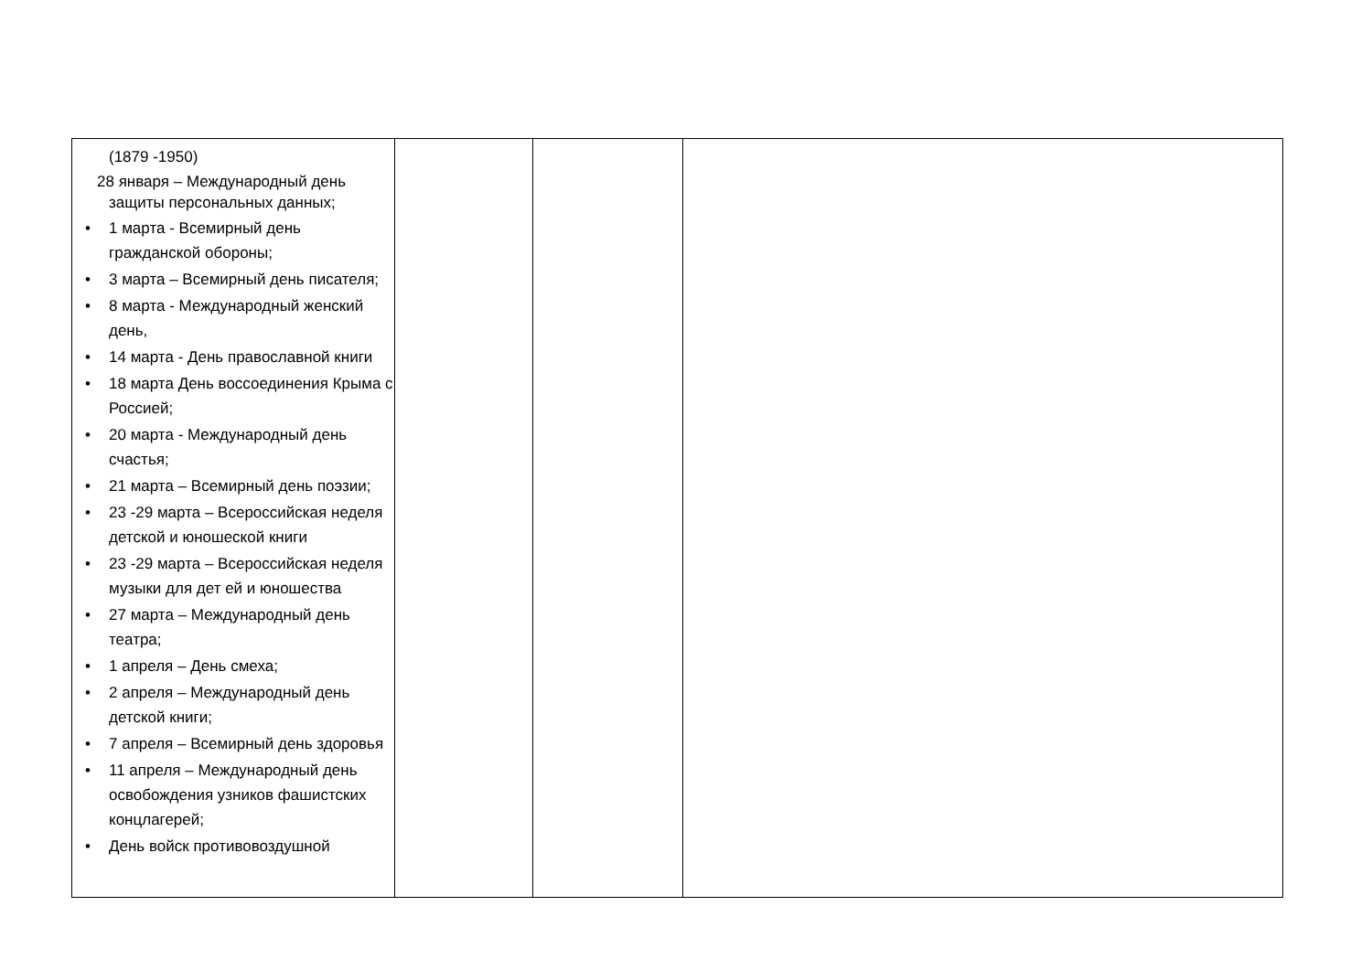| (1879 -1950) 28 января – Международный день защиты персональных данных; • 1 марта - Всемирный день гражданской обороны; • 3 марта – Всемирный день писателя; • 8 марта - Международный женский день, • 14 марта - День православной книги • 18 марта День воссоединения Крыма с Россией; • 20 марта - Международный день счастья; • 21 марта – Всемирный день поэзии; • 23 -29 марта – Всероссийская неделя детской и юношеской книги • 23 -29 марта – Всероссийская неделя музыки для дет ей и юношества • 27 марта – Международный день театра; • 1 апреля – День смеха; • 2 апреля – Международный день детской книги; • 7 апреля – Всемирный день здоровья • 11 апреля – Международный день освобождения узников фашистских концлагерей; • День войск противовоздушной | | | |